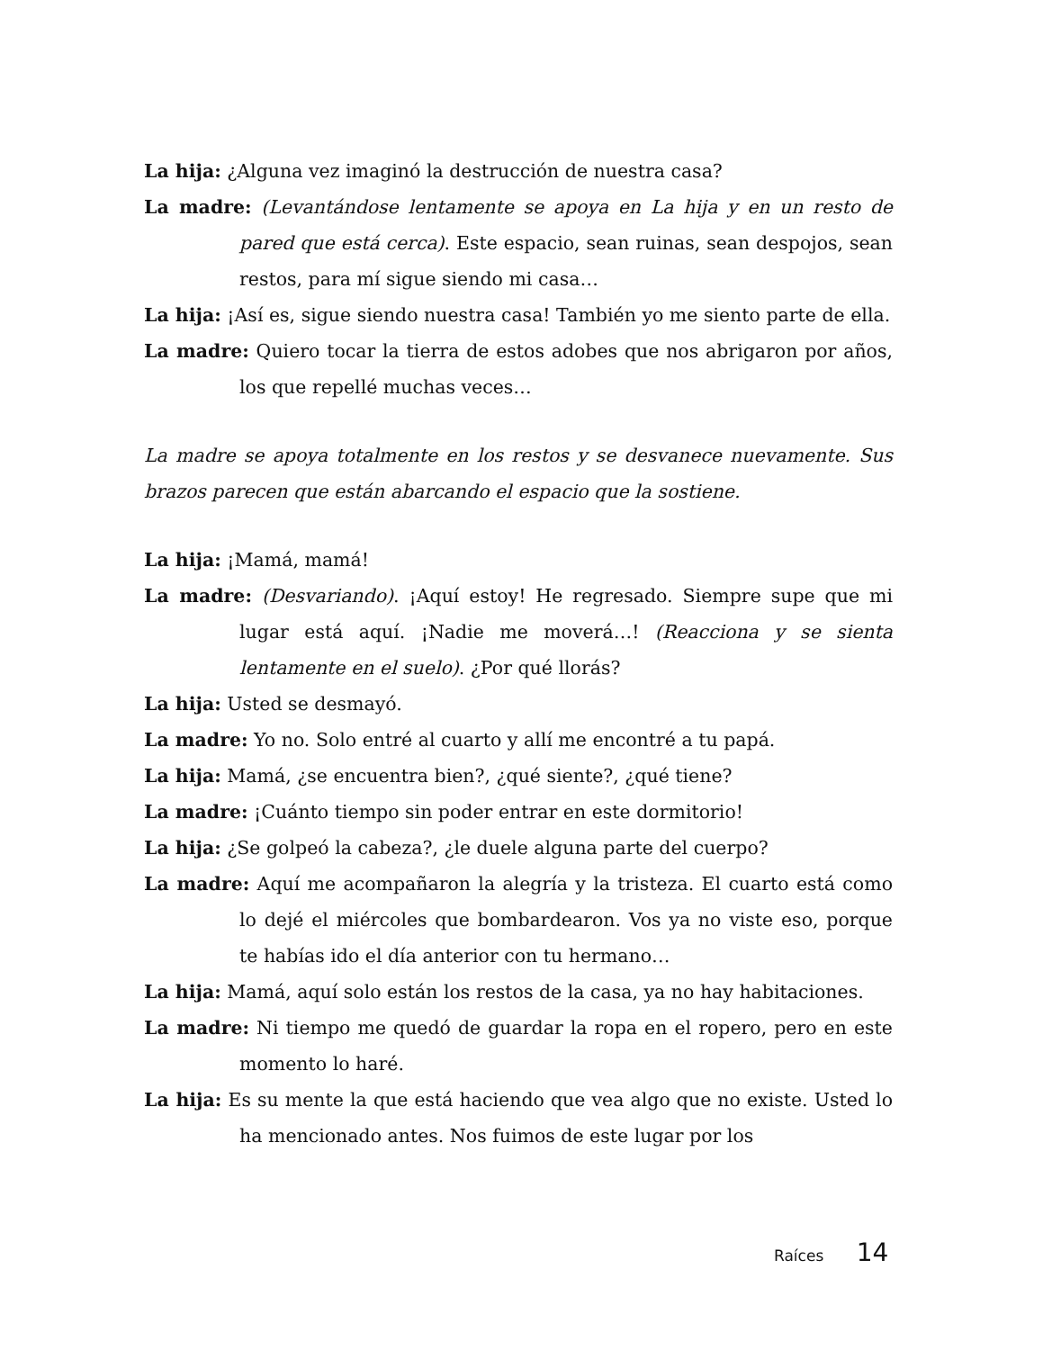La hija: ¿Alguna vez imaginó la destrucción de nuestra casa?
La madre: (Levantándose lentamente se apoya en La hija y en un resto de pared que está cerca). Este espacio, sean ruinas, sean despojos, sean restos, para mí sigue siendo mi casa…
La hija: ¡Así es, sigue siendo nuestra casa! También yo me siento parte de ella.
La madre: Quiero tocar la tierra de estos adobes que nos abrigaron por años, los que repellé muchas veces…
La madre se apoya totalmente en los restos y se desvanece nuevamente. Sus brazos parecen que están abarcando el espacio que la sostiene.
La hija: ¡Mamá, mamá!
La madre: (Desvariando). ¡Aquí estoy! He regresado. Siempre supe que mi lugar está aquí. ¡Nadie me moverá…! (Reacciona y se sienta lentamente en el suelo). ¿Por qué llorás?
La hija: Usted se desmayó.
La madre: Yo no. Solo entré al cuarto y allí me encontré a tu papá.
La hija: Mamá, ¿se encuentra bien?, ¿qué siente?, ¿qué tiene?
La madre: ¡Cuánto tiempo sin poder entrar en este dormitorio!
La hija: ¿Se golpeó la cabeza?, ¿le duele alguna parte del cuerpo?
La madre: Aquí me acompañaron la alegría y la tristeza. El cuarto está como lo dejé el miércoles que bombardearon. Vos ya no viste eso, porque te habías ido el día anterior con tu hermano…
La hija: Mamá, aquí solo están los restos de la casa, ya no hay habitaciones.
La madre: Ni tiempo me quedó de guardar la ropa en el ropero, pero en este momento lo haré.
La hija: Es su mente la que está haciendo que vea algo que no existe. Usted lo ha mencionado antes. Nos fuimos de este lugar por los
Raíces 14